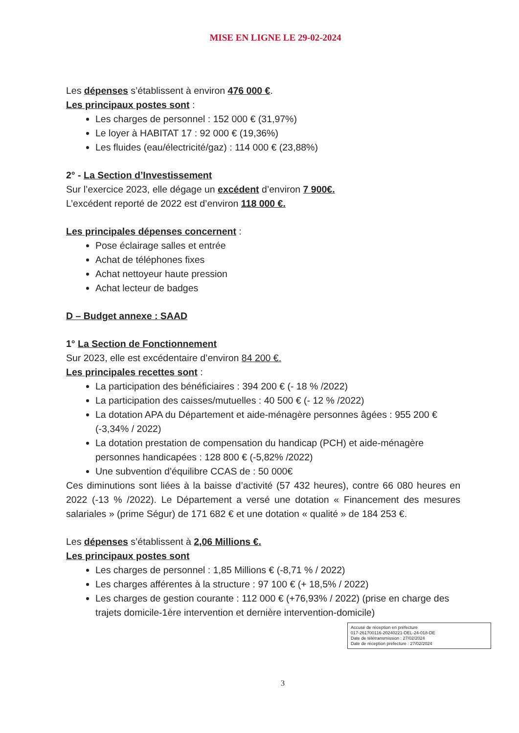MISE EN LIGNE LE 29-02-2024
Les dépenses s’établissent à environ 476 000 €.
Les principaux postes sont :
Les charges de personnel : 152 000 € (31,97%)
Le loyer à HABITAT 17 : 92 000 € (19,36%)
Les fluides (eau/électricité/gaz) : 114 000 € (23,88%)
2° - La Section d’Investissement
Sur l’exercice 2023, elle dégage un excédent d’environ 7 900€.
L’excédent reporté de 2022 est d’environ 118 000 €.
Les principales dépenses concernent :
Pose éclairage salles et entrée
Achat de téléphones fixes
Achat nettoyeur haute pression
Achat lecteur de badges
D – Budget annexe : SAAD
1° La Section de Fonctionnement
Sur 2023, elle est excédentaire d’environ 84 200 €.
Les principales recettes sont :
La participation des bénéficiaires : 394 200 € (- 18 % /2022)
La participation des caisses/mutuelles : 40 500 € (- 12 % /2022)
La dotation APA du Département et aide-ménagère personnes âgées : 955 200 € (-3,34% / 2022)
La dotation prestation de compensation du handicap (PCH) et aide-ménagère personnes handicapées : 128 800 € (-5,82% /2022)
Une subvention d’équilibre CCAS de : 50 000€
Ces diminutions sont liées à la baisse d’activité (57 432 heures), contre 66 080 heures en 2022 (-13 % /2022). Le Département a versé une dotation « Financement des mesures salariales » (prime Ségur) de 171 682 € et une dotation « qualité » de 184 253 €.
Les dépenses s’établissent à 2,06 Millions €.
Les principaux postes sont
Les charges de personnel : 1,85 Millions € (-8,71 % / 2022)
Les charges afférentes à la structure : 97 100 € (+ 18,5% / 2022)
Les charges de gestion courante : 112 000 € (+76,93% / 2022) (prise en charge des trajets domicile-1ère intervention et dernière intervention-domicile)
Accusé de réception en préfecture
017-261700116-20240221-DEL-24-018-DE
Date de télétransmission : 27/02/2024
Date de réception préfecture : 27/02/2024
3